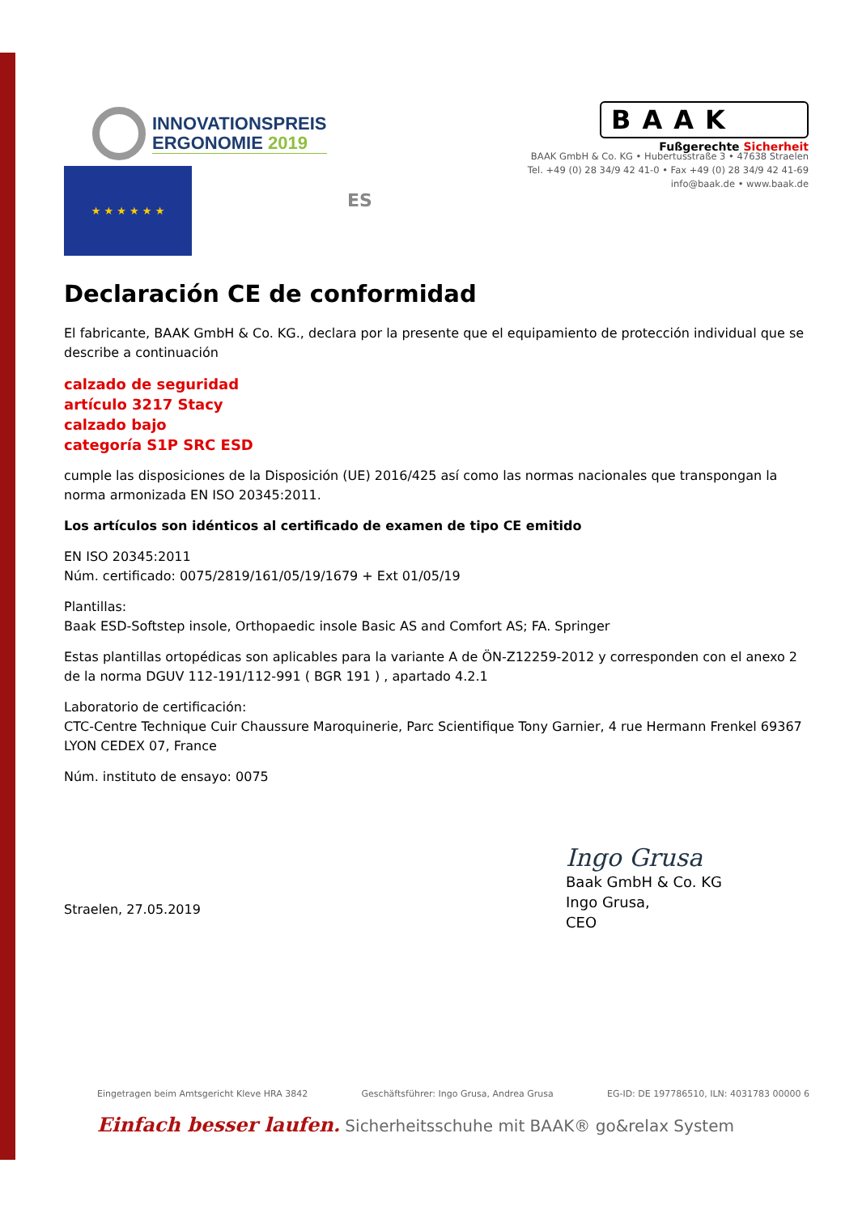INNOVATIONSPREIS
ERGONOMIE 2019
BAAK
Fußgerechte Sicherheit
★ ★ ★ ★ ★ ★
ES
BAAK GmbH & Co. KG • Hubertusstraße 3 • 47638 Straelen
Tel. +49 (0) 28 34/9 42 41-0 • Fax +49 (0) 28 34/9 42 41-69
info@baak.de • www.baak.de
Declaración CE de conformidad
El fabricante, BAAK GmbH & Co. KG., declara por la presente que el equipamiento de protección individual que se describe a continuación
calzado de seguridad
artículo 3217 Stacy
calzado bajo
categoría S1P SRC ESD
cumple las disposiciones de la Disposición (UE) 2016/425 así como las normas nacionales que transpongan la norma armonizada EN ISO 20345:2011.
Los artículos son idénticos al certificado de examen de tipo CE emitido
EN ISO 20345:2011
Núm. certificado: 0075/2819/161/05/19/1679 + Ext 01/05/19
Plantillas:
Baak ESD-Softstep insole, Orthopaedic insole Basic AS and Comfort AS; FA. Springer
Estas plantillas ortopédicas son aplicables para la variante A de ÖN-Z12259-2012 y corresponden con el anexo 2 de la norma DGUV 112-191/112-991 ( BGR 191 ) , apartado 4.2.1
Laboratorio de certificación:
CTC-Centre Technique Cuir Chaussure Maroquinerie, Parc Scientifique Tony Garnier, 4 rue Hermann Frenkel 69367 LYON CEDEX 07, France
Núm. instituto de ensayo: 0075
Straelen, 27.05.2019
Ingo Grusa
Baak GmbH & Co. KG
Ingo Grusa,
CEO
Eingetragen beim Amtsgericht Kleve HRA 3842 Geschäftsführer: Ingo Grusa, Andrea Grusa EG-ID: DE 197786510, ILN: 4031783 00000 6
Einfach besser laufen. Sicherheitsschuhe mit BAAK® go&relax System